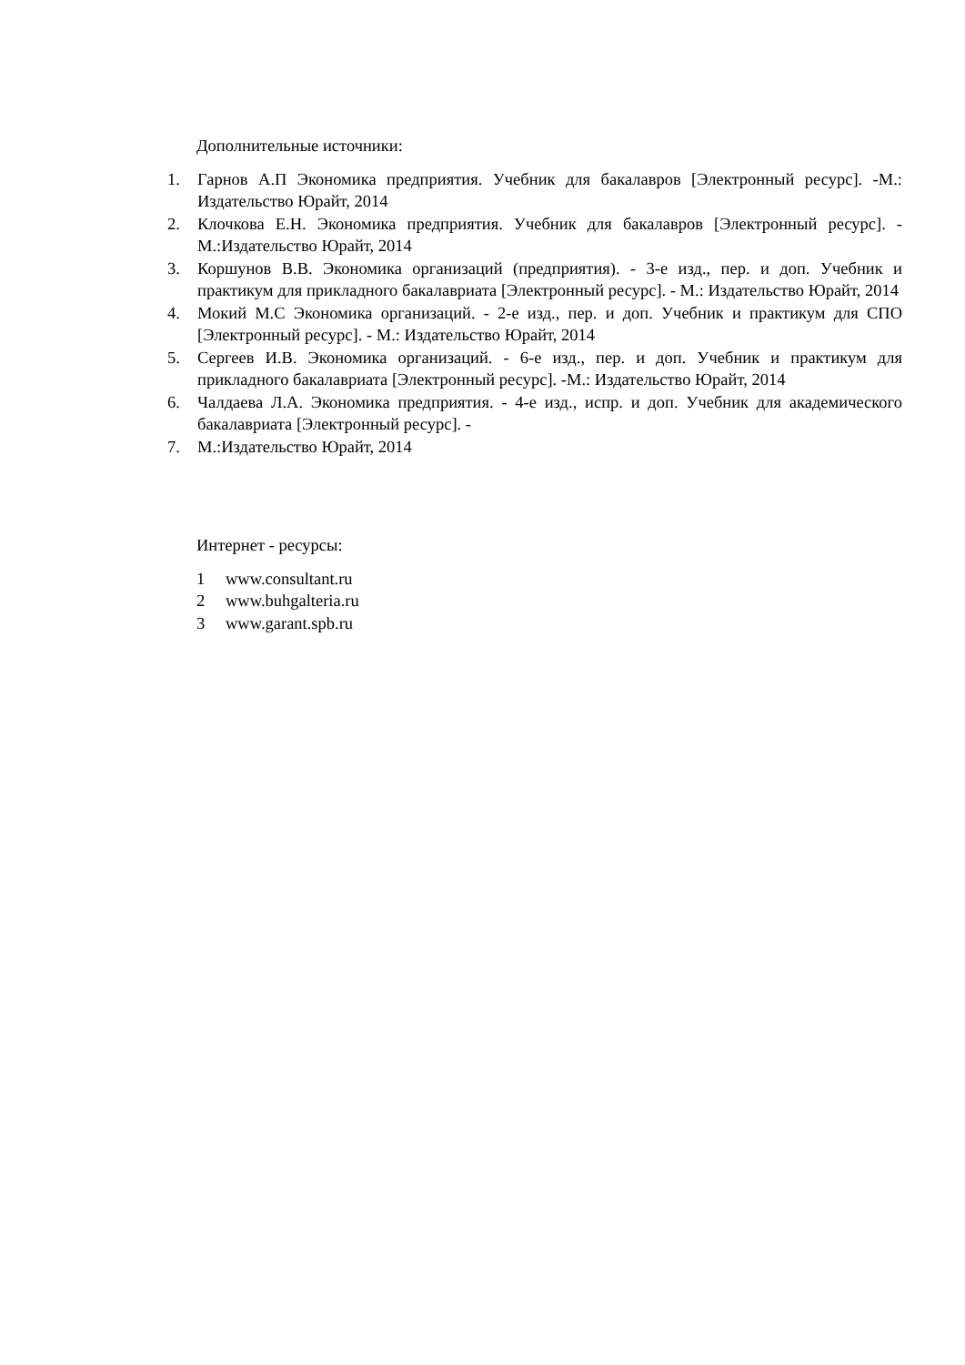Дополнительные источники:
1. Гарнов А.П Экономика предприятия. Учебник для бакалавров [Электронный ресурс]. -М.: Издательство Юрайт, 2014
2. Клочкова Е.Н. Экономика предприятия. Учебник для бакалавров [Электронный ресурс]. - М.:Издательство Юрайт, 2014
3. Коршунов В.В. Экономика организаций (предприятия). - 3-е изд., пер. и доп. Учебник и практикум для прикладного бакалавриата [Электронный ресурс]. - М.: Издательство Юрайт, 2014
4. Мокий М.С Экономика организаций. - 2-е изд., пер. и доп. Учебник и практикум для СПО [Электронный ресурс]. - М.: Издательство Юрайт, 2014
5. Сергеев И.В. Экономика организаций. - 6-е изд., пер. и доп. Учебник и практикум для прикладного бакалавриата [Электронный ресурс]. -М.: Издательство Юрайт, 2014
6. Чалдаева Л.А. Экономика предприятия. - 4-е изд., испр. и доп. Учебник для академического бакалавриата [Электронный ресурс]. -
7. М.:Издательство Юрайт, 2014
Интернет - ресурсы:
1 www.consultant.ru
2 www.buhgalteria.ru
3 www.garant.spb.ru